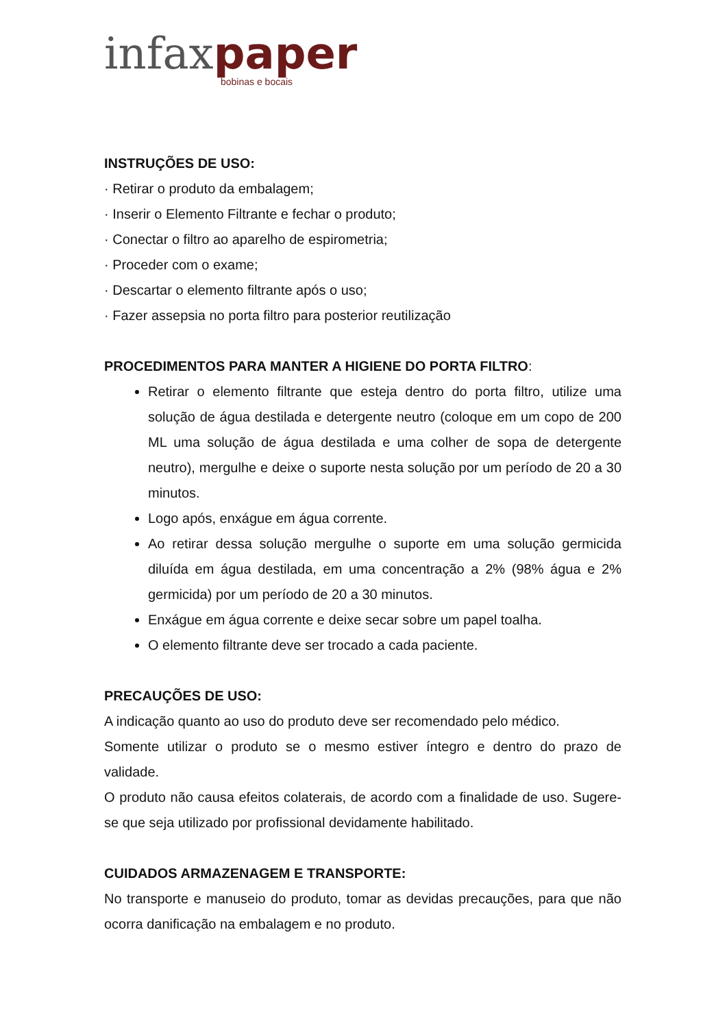infax paper
bobinas e bocais
INSTRUÇÕES DE USO:
· Retirar o produto da embalagem;
· Inserir o Elemento Filtrante e fechar o produto;
· Conectar o filtro ao aparelho de espirometria;
· Proceder com o exame;
· Descartar o elemento filtrante após o uso;
· Fazer assepsia no porta filtro para posterior reutilização
PROCEDIMENTOS PARA MANTER A HIGIENE DO PORTA FILTRO:
Retirar o elemento filtrante que esteja dentro do porta filtro, utilize uma solução de água destilada e detergente neutro (coloque em um copo de 200 ML uma solução de água destilada e uma colher de sopa de detergente neutro), mergulhe e deixe o suporte nesta solução por um período de 20 a 30 minutos.
Logo após, enxágue em água corrente.
Ao retirar dessa solução mergulhe o suporte em uma solução germicida diluída em água destilada, em uma concentração a 2% (98% água e 2% germicida) por um período de 20 a 30 minutos.
Enxágue em água corrente e deixe secar sobre um papel toalha.
O elemento filtrante deve ser trocado a cada paciente.
PRECAUÇÕES DE USO:
A indicação quanto ao uso do produto deve ser recomendado pelo médico.
Somente utilizar o produto se o mesmo estiver íntegro e dentro do prazo de validade.
O produto não causa efeitos colaterais, de acordo com a finalidade de uso. Sugere-se que seja utilizado por profissional devidamente habilitado.
CUIDADOS ARMAZENAGEM E TRANSPORTE:
No transporte e manuseio do produto, tomar as devidas precauções, para que não ocorra danificação na embalagem e no produto.